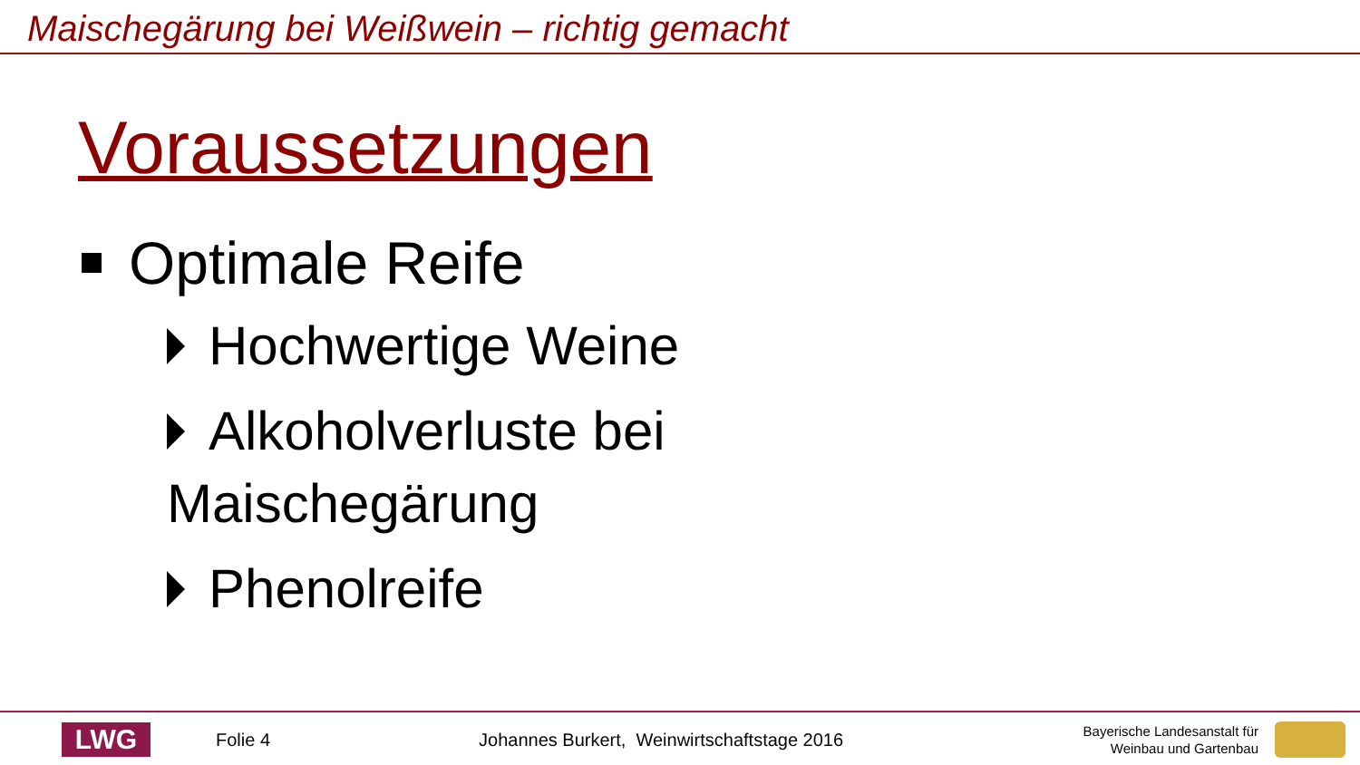Maischegärung bei Weißwein – richtig gemacht
Voraussetzungen
Optimale Reife
Hochwertige Weine
Alkoholverluste bei
Maischegärung
Phenolreife
LWG
Folie 4 Johannes Burkert, Weinwirtschaftstage 2016
Bayerische Landesanstalt für
Weinbau und Gartenbau